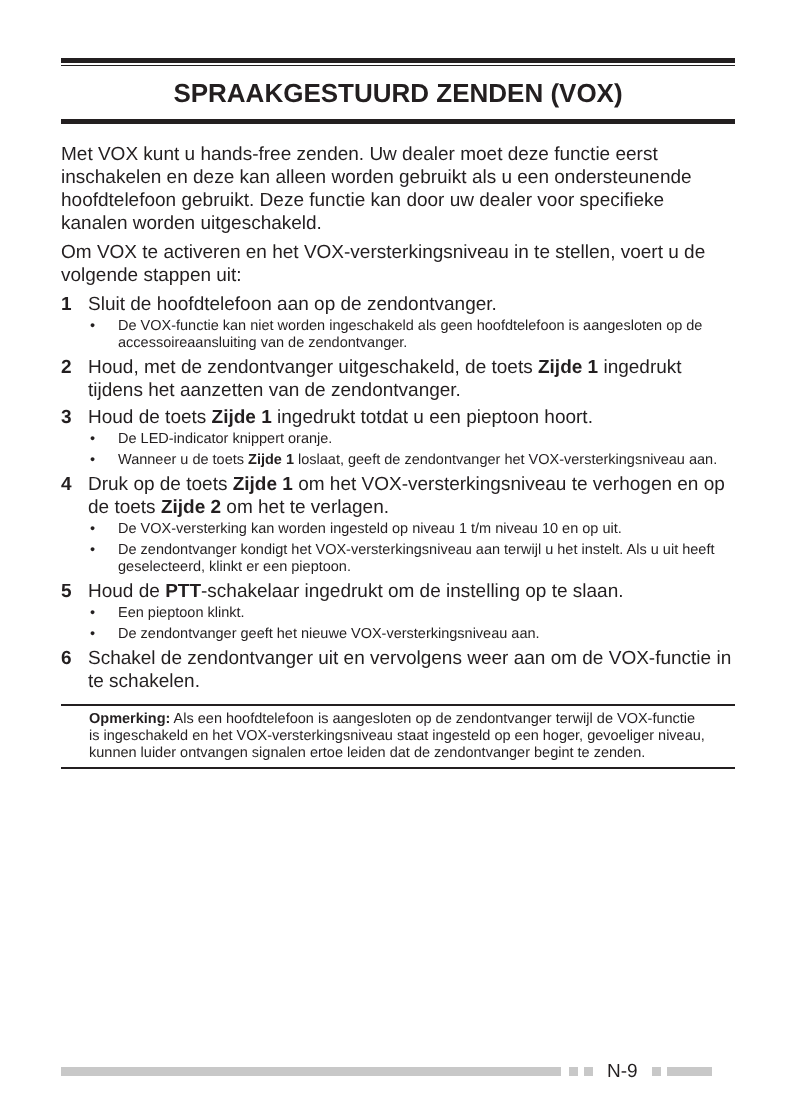SPRAAKGESTUURD ZENDEN (VOX)
Met VOX kunt u hands-free zenden. Uw dealer moet deze functie eerst inschakelen en deze kan alleen worden gebruikt als u een ondersteunende hoofdtelefoon gebruikt. Deze functie kan door uw dealer voor specifieke kanalen worden uitgeschakeld.
Om VOX te activeren en het VOX-versterkingsniveau in te stellen, voert u de volgende stappen uit:
1 Sluit de hoofdtelefoon aan op de zendontvanger.
• De VOX-functie kan niet worden ingeschakeld als geen hoofdtelefoon is aangesloten op de accessoireaansluiting van de zendontvanger.
2 Houd, met de zendontvanger uitgeschakeld, de toets Zijde 1 ingedrukt tijdens het aanzetten van de zendontvanger.
3 Houd de toets Zijde 1 ingedrukt totdat u een pieptoon hoort.
• De LED-indicator knippert oranje.
• Wanneer u de toets Zijde 1 loslaat, geeft de zendontvanger het VOX-versterkingsniveau aan.
4 Druk op de toets Zijde 1 om het VOX-versterkingsniveau te verhogen en op de toets Zijde 2 om het te verlagen.
• De VOX-versterking kan worden ingesteld op niveau 1 t/m niveau 10 en op uit.
• De zendontvanger kondigt het VOX-versterkingsniveau aan terwijl u het instelt. Als u uit heeft geselecteerd, klinkt er een pieptoon.
5 Houd de PTT-schakelaar ingedrukt om de instelling op te slaan.
• Een pieptoon klinkt.
• De zendontvanger geeft het nieuwe VOX-versterkingsniveau aan.
6 Schakel de zendontvanger uit en vervolgens weer aan om de VOX-functie in te schakelen.
Opmerking: Als een hoofdtelefoon is aangesloten op de zendontvanger terwijl de VOX-functie is ingeschakeld en het VOX-versterkingsniveau staat ingesteld op een hoger, gevoeliger niveau, kunnen luider ontvangen signalen ertoe leiden dat de zendontvanger begint te zenden.
N-9